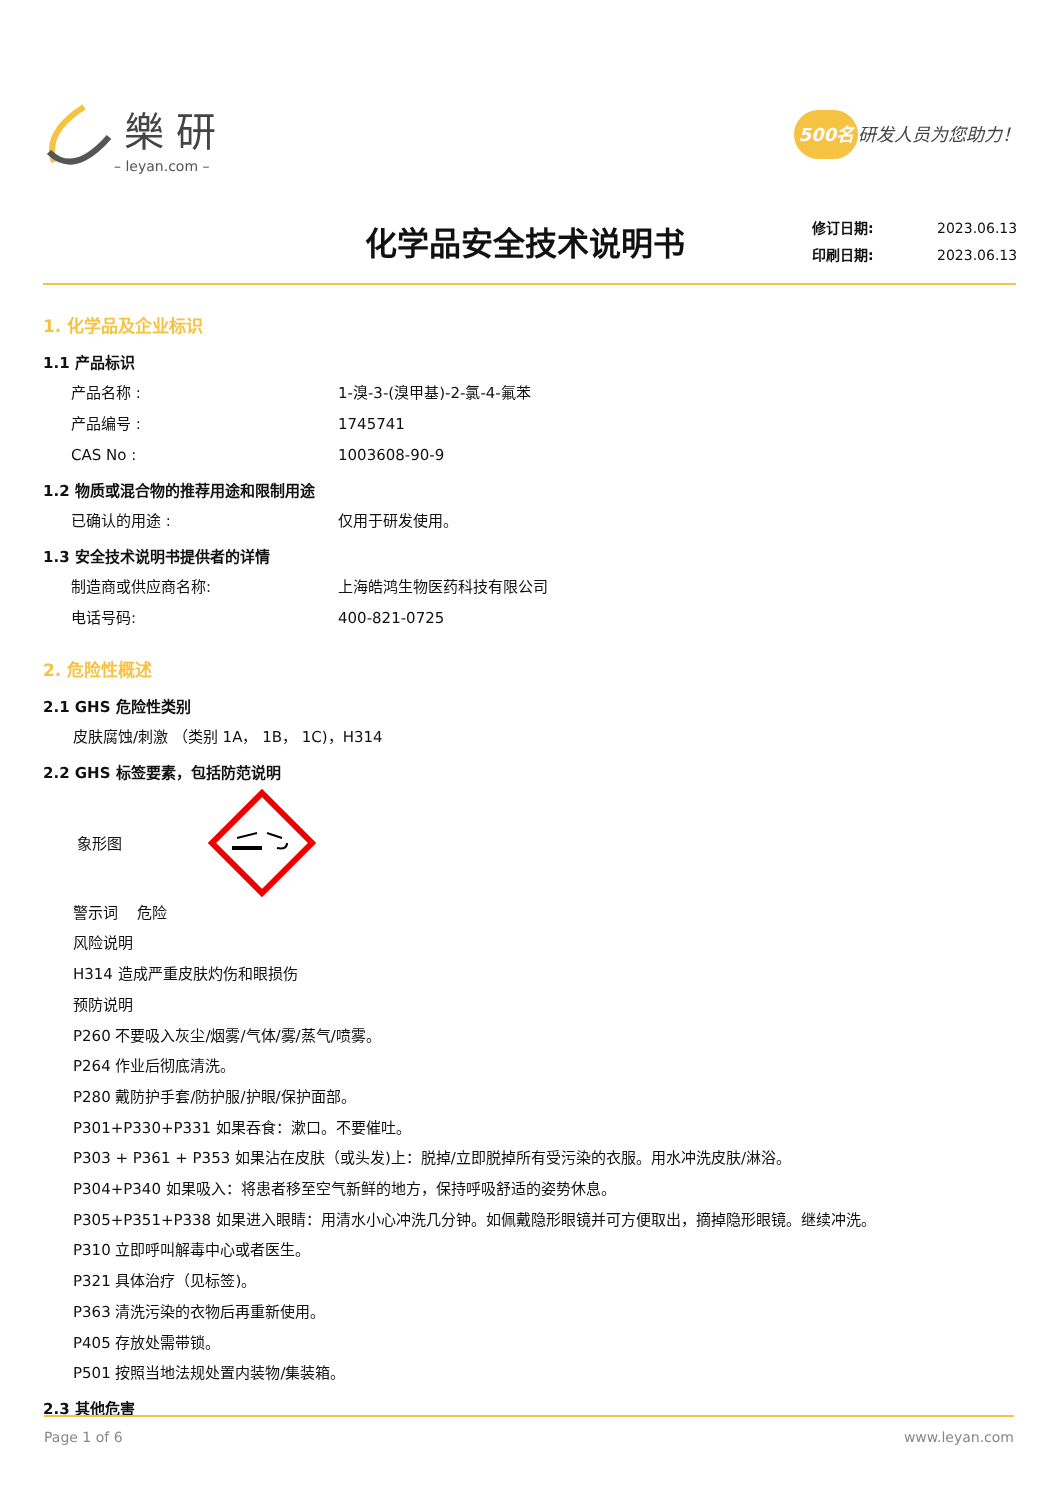樂研
– leyan.com –
500名 研发人员为您助力！
化学品安全技术说明书
修订日期: 2023.06.13
印刷日期: 2023.06.13
1. 化学品及企业标识
1.1 产品标识
产品名称 : 1-溴-3-(溴甲基)-2-氯-4-氟苯
产品编号 : 1745741
CAS No : 1003608-90-9
1.2 物质或混合物的推荐用途和限制用途
已确认的用途 : 仅用于研发使用。
1.3 安全技术说明书提供者的详情
制造商或供应商名称: 上海皓鸿生物医药科技有限公司
电话号码: 400-821-0725
2. 危险性概述
2.1 GHS 危险性类别
皮肤腐蚀/刺激 （类别 1A， 1B， 1C)，H314
2.2 GHS 标签要素，包括防范说明
象形图
警示词 危险
风险说明
H314 造成严重皮肤灼伤和眼损伤
预防说明
P260 不要吸入灰尘/烟雾/气体/雾/蒸气/喷雾。
P264 作业后彻底清洗。
P280 戴防护手套/防护服/护眼/保护面部。
P301+P330+P331 如果吞食：漱口。不要催吐。
P303 + P361 + P353 如果沾在皮肤（或头发)上：脱掉/立即脱掉所有受污染的衣服。用水冲洗皮肤/淋浴。
P304+P340 如果吸入：将患者移至空气新鲜的地方，保持呼吸舒适的姿势休息。
P305+P351+P338 如果进入眼睛：用清水小心冲洗几分钟。如佩戴隐形眼镜并可方便取出，摘掉隐形眼镜。继续冲洗。
P310 立即呼叫解毒中心或者医生。
P321 具体治疗（见标签)。
P363 清洗污染的衣物后再重新使用。
P405 存放处需带锁。
P501 按照当地法规处置内装物/集装箱。
2.3 其他危害
Page 1 of 6 www.leyan.com